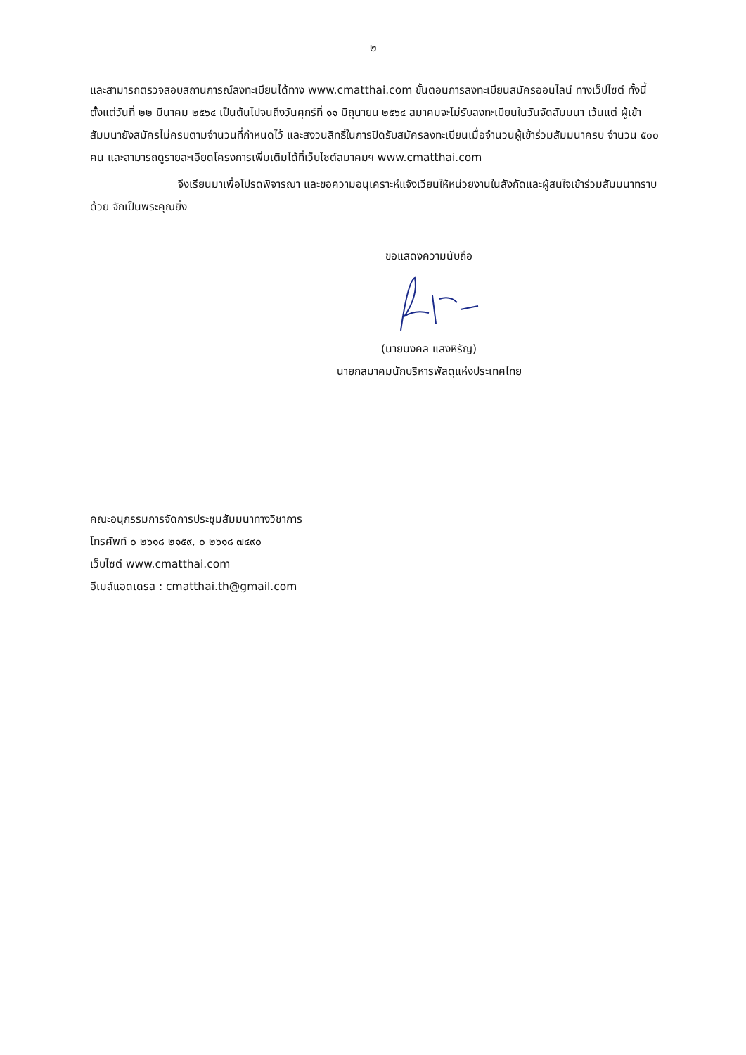๒
และสามารถตรวจสอบสถานการณ์ลงทะเบียนได้ทาง www.cmatthai.com ขั้นตอนการลงทะเบียนสมัครออนไลน์ ทางเว็ปไซต์ ทั้งนี้ ตั้งแต่วันที่ ๒๒ มีนาคม ๒๕๖๔ เป็นต้นไปจนถึงวันศุกร์ที่ ๑๑ มิถุนายน ๒๕๖๔ สมาคมจะไม่รับลงทะเบียนในวันจัดสัมมนา เว้นแต่ ผู้เข้าสัมมนายังสมัครไม่ครบตามจำนวนที่กำหนดไว้ และสงวนสิทธิ์ในการปิดรับสมัครลงทะเบียนเมื่อจำนวนผู้เข้าร่วมสัมมนาครบ จำนวน ๕๐๐ คน และสามารถดูรายละเอียดโครงการเพิ่มเติมได้ที่เว็บไซต์สมาคมฯ www.cmatthai.com
จึงเรียนมาเพื่อโปรดพิจารณา และขอความอนุเคราะห์แจ้งเวียนให้หน่วยงานในสังกัดและผู้สนใจเข้าร่วมสัมมนาทราบด้วย จักเป็นพระคุณยิ่ง
ขอแสดงความนับถือ
(นายมงคล แสงหิรัญ)
นายกสมาคมนักบริหารพัสดุแห่งประเทศไทย
คณะอนุกรรมการจัดการประชุมสัมมนาทางวิชาการ
โทรศัพท์ ๐ ๒๖๑๘ ๒๑๕๙, ๐ ๒๖๑๘ ๗๔๙๐
เว็บไซต์ www.cmatthai.com
อีเมล์แอดเดรส : cmatthai.th@gmail.com